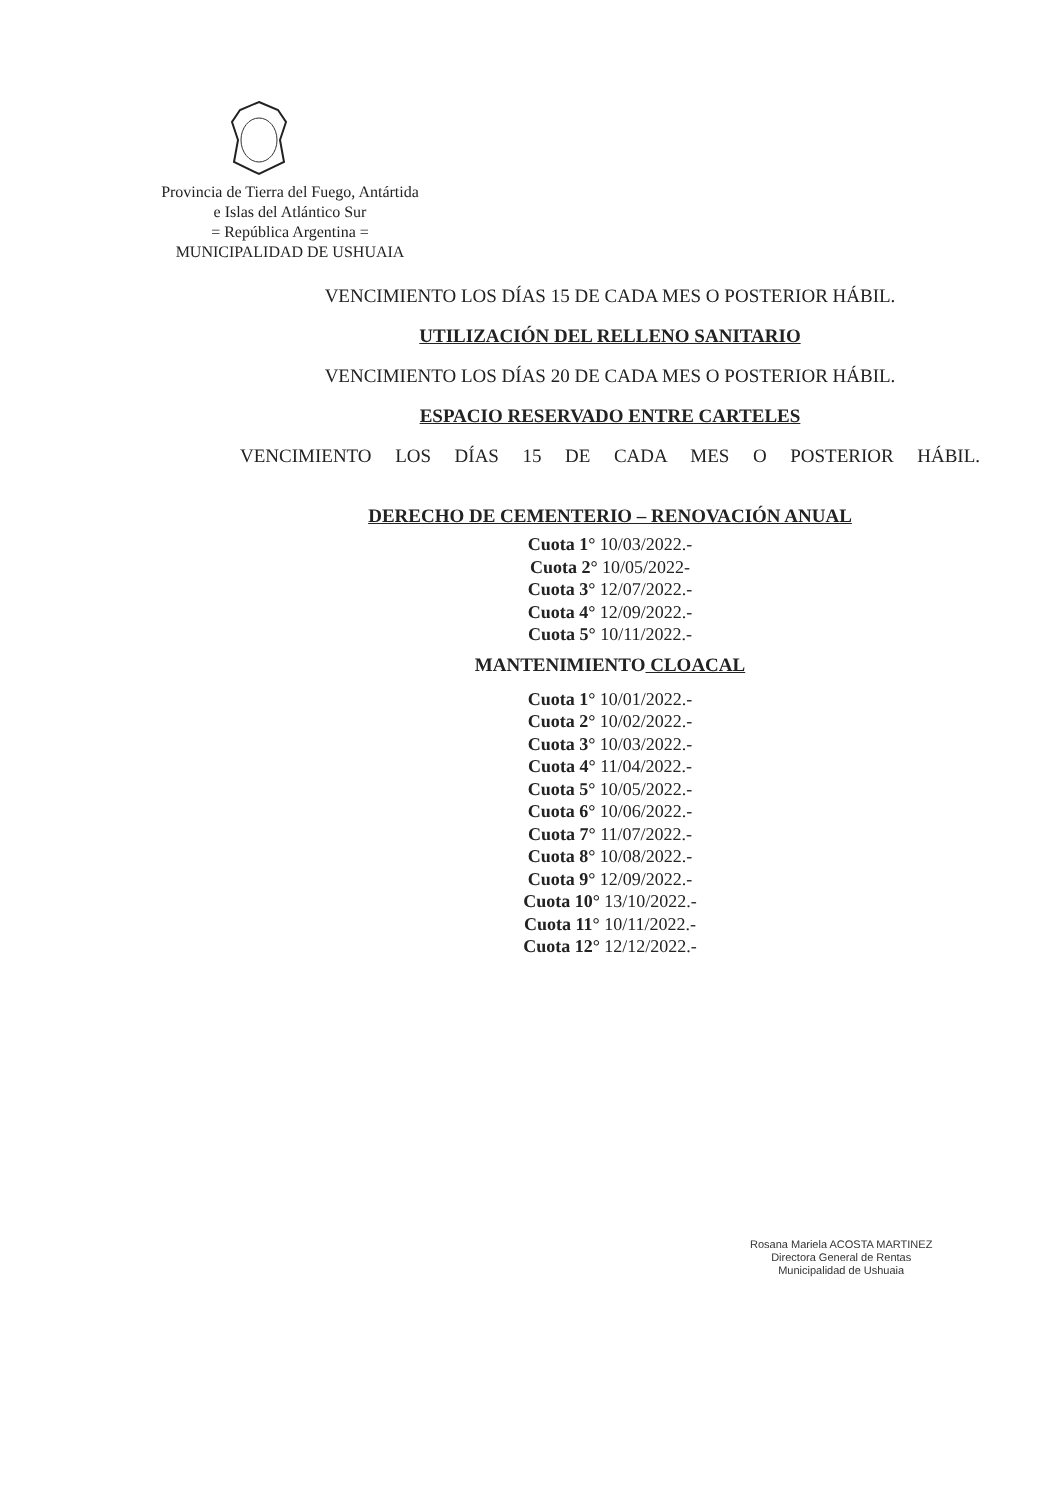Provincia de Tierra del Fuego, Antártida
e Islas del Atlántico Sur
= República Argentina =
MUNICIPALIDAD DE USHUAIA
VENCIMIENTO LOS DÍAS 15 DE CADA MES O POSTERIOR HÁBIL.
UTILIZACIÓN DEL RELLENO SANITARIO
VENCIMIENTO LOS DÍAS 20 DE CADA MES O POSTERIOR HÁBIL.
ESPACIO RESERVADO ENTRE CARTELES
VENCIMIENTO LOS DÍAS 15 DE CADA MES O POSTERIOR HÁBIL.
DERECHO DE CEMENTERIO – RENOVACIÓN ANUAL
Cuota 1° 10/03/2022.-
Cuota 2° 10/05/2022-
Cuota 3° 12/07/2022.-
Cuota 4° 12/09/2022.-
Cuota 5° 10/11/2022.-
MANTENIMIENTO CLOACAL
Cuota 1° 10/01/2022.-
Cuota 2° 10/02/2022.-
Cuota 3° 10/03/2022.-
Cuota 4° 11/04/2022.-
Cuota 5° 10/05/2022.-
Cuota 6° 10/06/2022.-
Cuota 7° 11/07/2022.-
Cuota 8° 10/08/2022.-
Cuota 9° 12/09/2022.-
Cuota 10° 13/10/2022.-
Cuota 11° 10/11/2022.-
Cuota 12° 12/12/2022.-
Rosana Mariela ACOSTA MARTINEZ
Directora General de Rentas
Municipalidad de Ushuaia